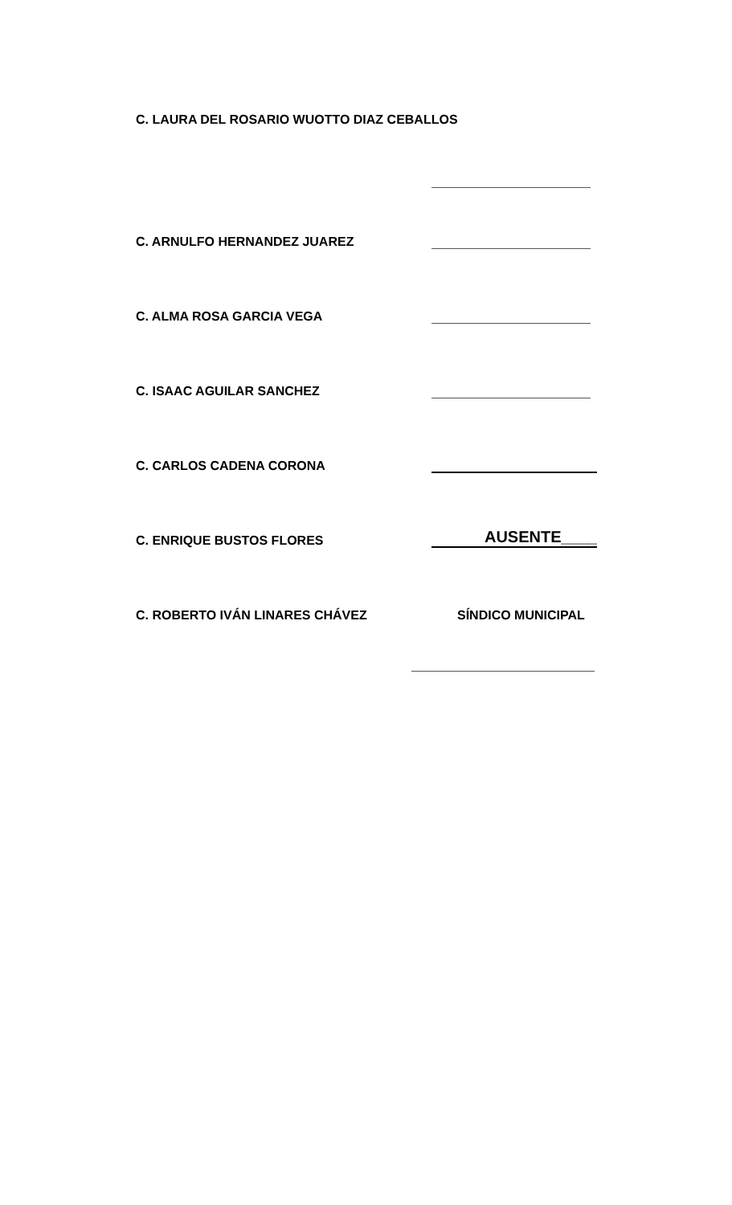C. LAURA DEL ROSARIO WUOTTO DIAZ CEBALLOS
C. ARNULFO HERNANDEZ JUAREZ
C. ALMA ROSA GARCIA VEGA
C. ISAAC AGUILAR SANCHEZ
C. CARLOS CADENA CORONA
C. ENRIQUE BUSTOS FLORES
AUSENTE____
C. ROBERTO IVÁN LINARES CHÁVEZ
SÍNDICO MUNICIPAL